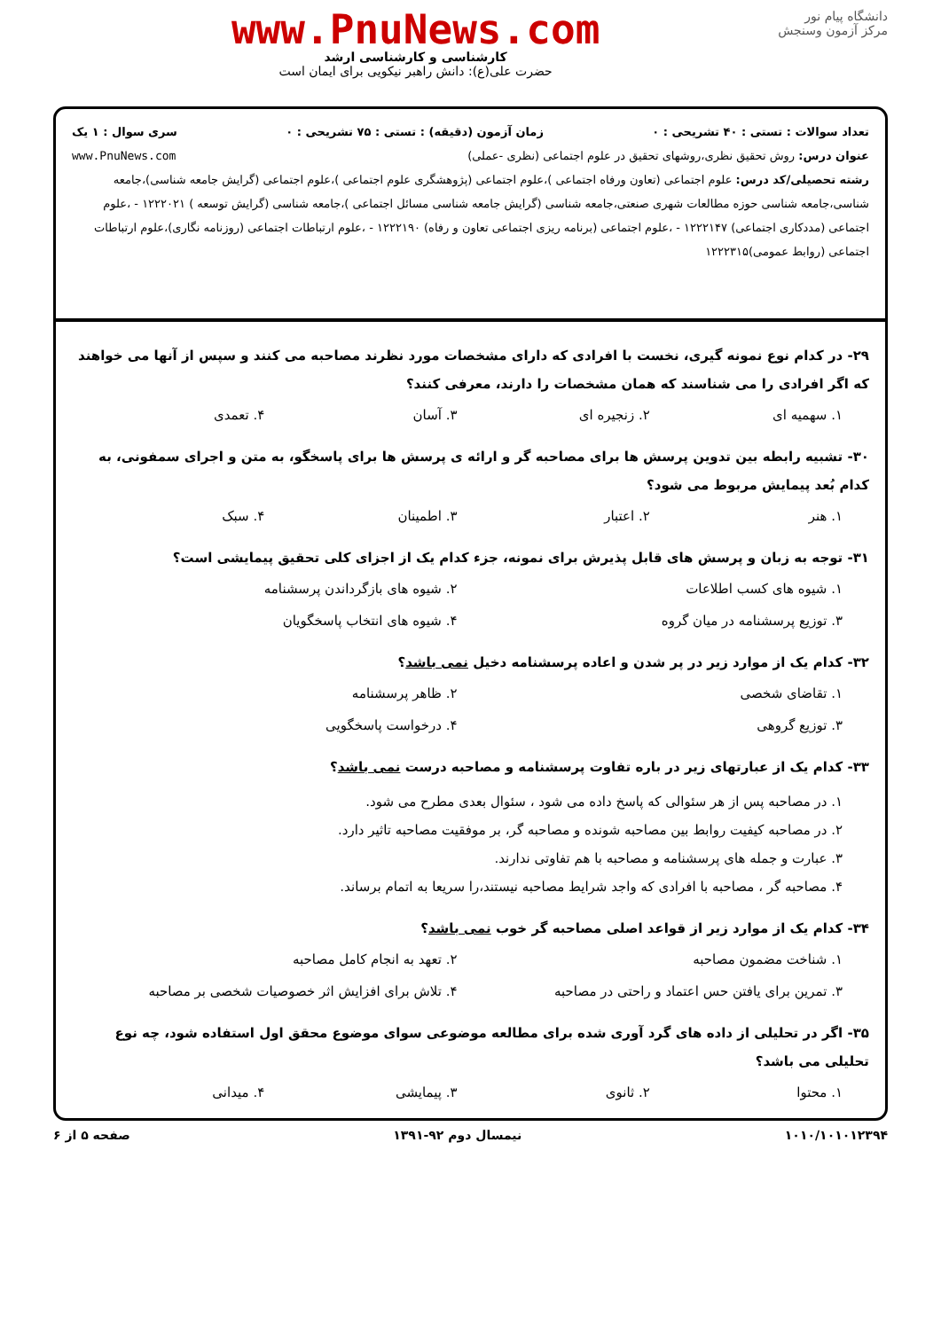دانشگاه پیام نور
مرکز آزمون وسنجش
www.PnuNews.com
کارشناسی و کارشناسی ارشد
حضرت علی(ع): دانش راهبر نیکویی برای ایمان است
تعداد سوالات : تستی : ۴۰ تشریحی : ۰ زمان آزمون (دقیقه) : تستی : ۷۵ تشریحی : ۰ سری سوال : ۱ یک
عنوان درس: روش تحقیق نظری،روشهای تحقیق در علوم اجتماعی (نظری -عملی) www.PnuNews.com
رشته تحصیلی/کد درس: علوم اجتماعی (تعاون ورفاه اجتماعی )،علوم اجتماعی (پژوهشگری علوم اجتماعی )،علوم اجتماعی (گرایش جامعه شناسی)،جامعه شناسی،جامعه شناسی حوزه مطالعات شهری صنعتی،جامعه شناسی (گرایش جامعه شناسی مسائل اجتماعی )،جامعه شناسی (گرایش توسعه ) ۱۲۲۲۰۲۱ - ،علوم اجتماعی (مددکاری اجتماعی) ۱۲۲۲۱۴۷ - ،علوم اجتماعی (برنامه ریزی اجتماعی تعاون و رفاه) ۱۲۲۲۱۹۰ - ،علوم ارتباطات اجتماعی (روزنامه نگاری)،علوم ارتباطات اجتماعی (روابط عمومی)۱۲۲۲۳۱۵
۲۹- در کدام نوع نمونه گیری، نخست با افرادی که دارای مشخصات مورد نظرند مصاحبه می کنند و سپس از آنها می خواهند که اگر افرادی را می شناسند که همان مشخصات را دارند، معرفی کنند؟
۱. سهمیه ای
۲. زنجیره ای
۳. آسان
۴. تعمدی
۳۰- تشبیه رابطه بین تدوین پرسش ها برای مصاحبه گر و ارائه ی پرسش ها برای پاسخگو، به متن و اجرای سمفونی، به کدام بُعد پیمایش مربوط می شود؟
۱. هنر
۲. اعتبار
۳. اطمینان
۴. سبک
۳۱- توجه به زبان و پرسش های قابل پذیرش برای نمونه، جزء کدام یک از اجزای کلی تحقیق پیمایشی است؟
۱. شیوه های کسب اطلاعات
۲. شیوه های بازگرداندن پرسشنامه
۳. توزیع پرسشنامه در میان گروه
۴. شیوه های انتخاب پاسخگویان
۳۲- کدام یک از موارد زیر در پر شدن و اعاده پرسشنامه دخیل نمی باشد؟
۱. تقاضای شخصی
۲. ظاهر پرسشنامه
۳. توزیع گروهی
۴. درخواست پاسخگویی
۳۳- کدام یک از عبارتهای زیر در باره تفاوت پرسشنامه و مصاحبه درست نمی باشد؟
۱. در مصاحبه پس از هر سئوالی که پاسخ داده می شود ، سئوال بعدی مطرح می شود.
۲. در مصاحبه کیفیت روابط بین مصاحبه شونده و مصاحبه گر، بر موفقیت مصاحبه تاثیر دارد.
۳. عبارت و جمله های پرسشنامه و مصاحبه با هم تفاوتی ندارند.
۴. مصاحبه گر ، مصاحبه با افرادی که واجد شرایط مصاحبه نیستند،را سریعا به اتمام برساند.
۳۴- کدام یک از موارد زیر از قواعد اصلی مصاحبه گر خوب نمی باشد؟
۱. شناخت مضمون مصاحبه
۲. تعهد به انجام کامل مصاحبه
۳. تمرین برای یافتن حس اعتماد و راحتی در مصاحبه
۴. تلاش برای افزایش اثر خصوصیات شخصی بر مصاحبه
۳۵- اگر در تحلیلی از داده های گرد آوری شده برای مطالعه موضوعی سوای موضوع محقق اول استفاده شود، چه نوع تحلیلی می باشد؟
۱. محتوا
۲. ثانوی
۳. پیمایشی
۴. میدانی
۱۰۱۰/۱۰۱۰۱۲۳۹۴ نیمسال دوم ۹۲-۱۳۹۱ صفحه ۵ از ۶